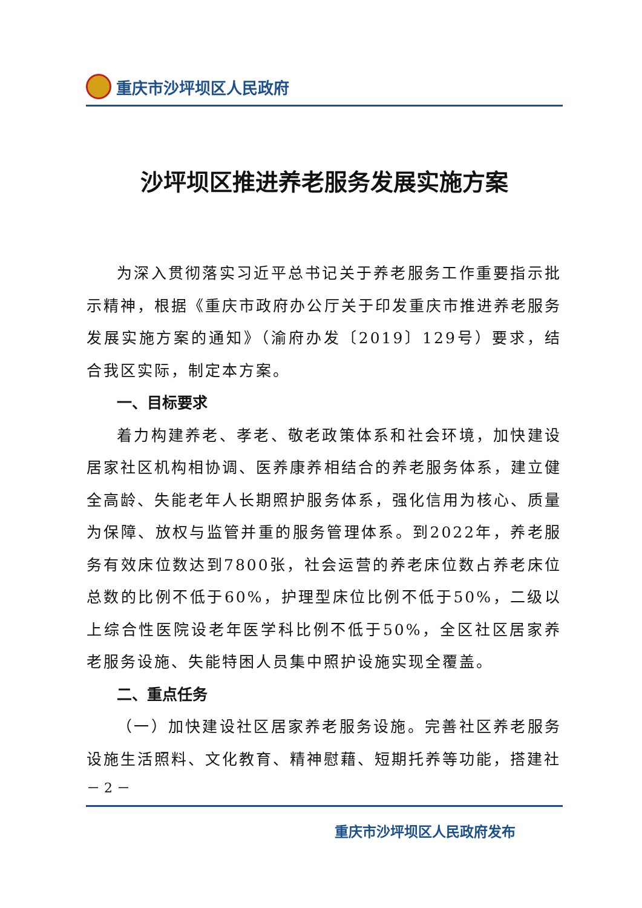重庆市沙坪坝区人民政府
沙坪坝区推进养老服务发展实施方案
为深入贯彻落实习近平总书记关于养老服务工作重要指示批示精神，根据《重庆市政府办公厅关于印发重庆市推进养老服务发展实施方案的通知》（渝府办发〔2019〕129号）要求，结合我区实际，制定本方案。
一、目标要求
着力构建养老、孝老、敬老政策体系和社会环境，加快建设居家社区机构相协调、医养康养相结合的养老服务体系，建立健全高龄、失能老年人长期照护服务体系，强化信用为核心、质量为保障、放权与监管并重的服务管理体系。到2022年，养老服务有效床位数达到7800张，社会运营的养老床位数占养老床位总数的比例不低于60%，护理型床位比例不低于50%，二级以上综合性医院设老年医学科比例不低于50%，全区社区居家养老服务设施、失能特困人员集中照护设施实现全覆盖。
二、重点任务
（一）加快建设社区居家养老服务设施。完善社区养老服务设施生活照料、文化教育、精神慰藉、短期托养等功能，搭建社
－ 2 －
重庆市沙坪坝区人民政府发布